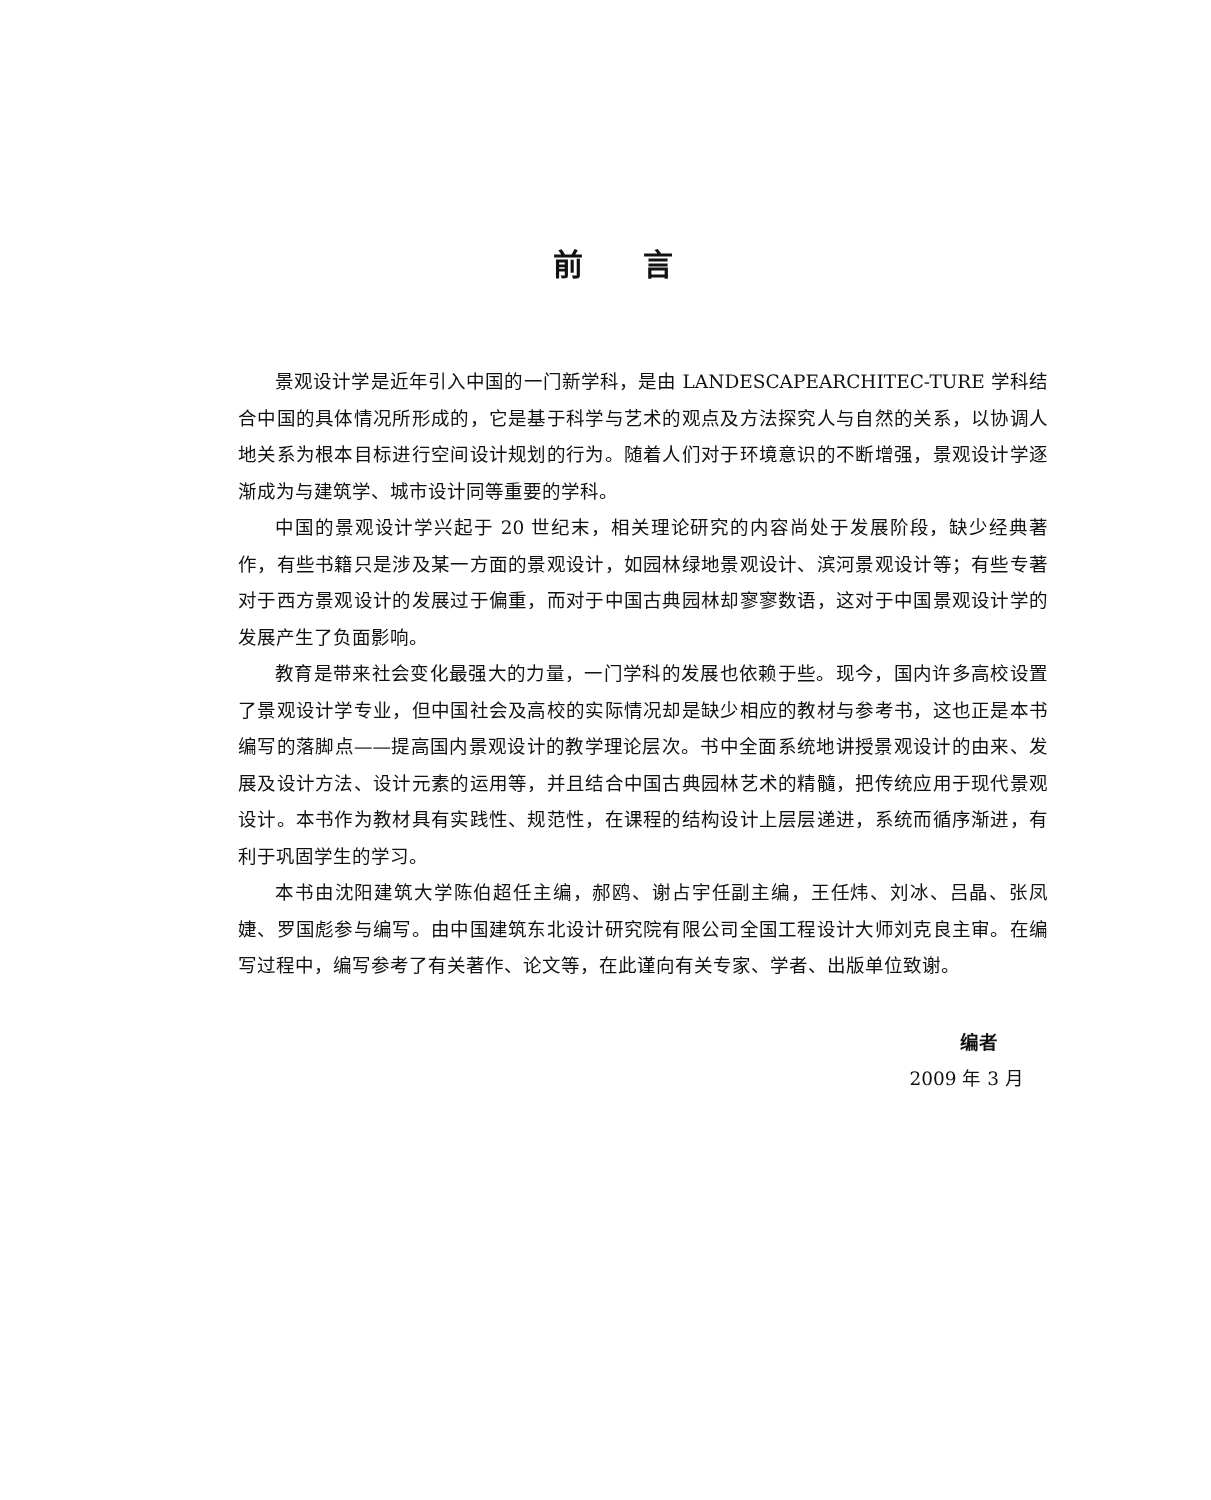前言
景观设计学是近年引入中国的一门新学科，是由 LANDESCAPEARCHITEC-TURE 学科结合中国的具体情况所形成的，它是基于科学与艺术的观点及方法探究人与自然的关系，以协调人地关系为根本目标进行空间设计规划的行为。随着人们对于环境意识的不断增强，景观设计学逐渐成为与建筑学、城市设计同等重要的学科。
中国的景观设计学兴起于 20 世纪末，相关理论研究的内容尚处于发展阶段，缺少经典著作，有些书籍只是涉及某一方面的景观设计，如园林绿地景观设计、滨河景观设计等；有些专著对于西方景观设计的发展过于偏重，而对于中国古典园林却寥寥数语，这对于中国景观设计学的发展产生了负面影响。
教育是带来社会变化最强大的力量，一门学科的发展也依赖于些。现今，国内许多高校设置了景观设计学专业，但中国社会及高校的实际情况却是缺少相应的教材与参考书，这也正是本书编写的落脚点——提高国内景观设计的教学理论层次。书中全面系统地讲授景观设计的由来、发展及设计方法、设计元素的运用等，并且结合中国古典园林艺术的精髓，把传统应用于现代景观设计。本书作为教材具有实践性、规范性，在课程的结构设计上层层递进，系统而循序渐进，有利于巩固学生的学习。
本书由沈阳建筑大学陈伯超任主编，郝鸥、谢占宇任副主编，王任炜、刘冰、吕晶、张凤婕、罗国彪参与编写。由中国建筑东北设计研究院有限公司全国工程设计大师刘克良主审。在编写过程中，编写参考了有关著作、论文等，在此谨向有关专家、学者、出版单位致谢。
编者
2009 年 3 月